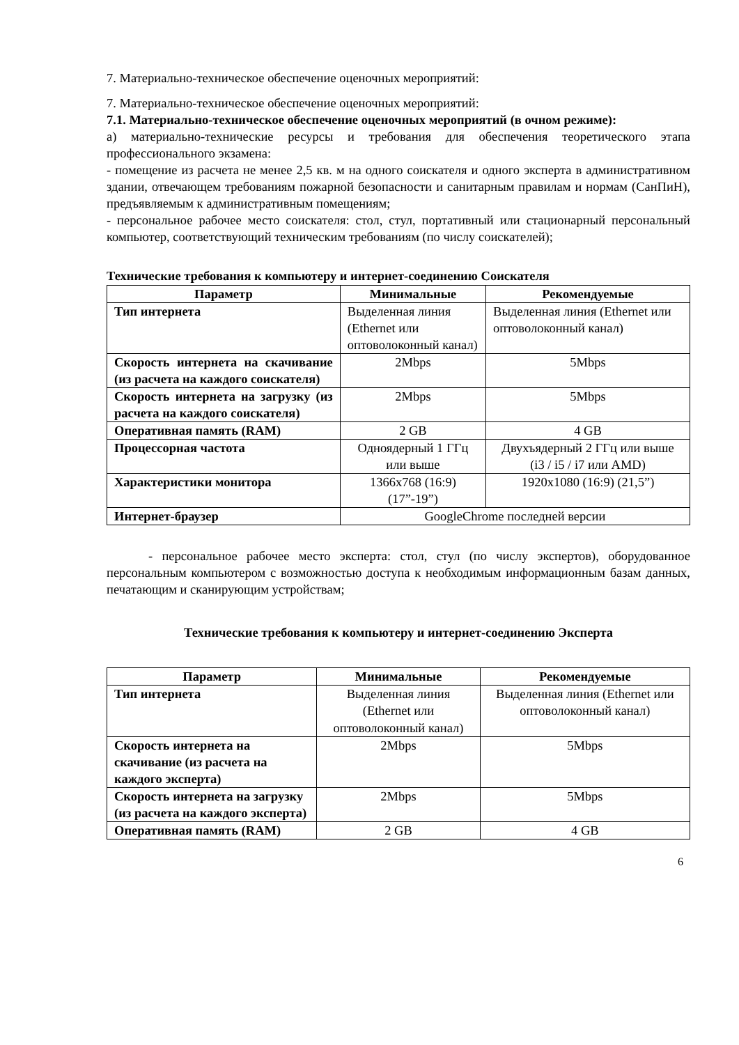7. Материально-техническое обеспечение оценочных мероприятий:
7. Материально-техническое обеспечение оценочных мероприятий:
7.1. Материально-техническое обеспечение оценочных мероприятий (в очном режиме):
а) материально-технические ресурсы и требования для обеспечения теоретического этапа профессионального экзамена:
- помещение из расчета не менее 2,5 кв. м на одного соискателя и одного эксперта в административном здании, отвечающем требованиям пожарной безопасности и санитарным правилам и нормам (СанПиН), предъявляемым к административным помещениям;
- персональное рабочее место соискателя: стол, стул, портативный или стационарный персональный компьютер, соответствующий техническим требованиям (по числу соискателей);
Технические требования к компьютеру и интернет-соединению Соискателя
| Параметр | Минимальные | Рекомендуемые |
| --- | --- | --- |
| Тип интернета | Выделенная линия (Ethernet или оптоволоконный канал) | Выделенная линия (Ethernet или оптоволоконный канал) |
| Скорость интернета на скачивание (из расчета на каждого соискателя) | 2Mbps | 5Mbps |
| Скорость интернета на загрузку (из расчета на каждого соискателя) | 2Mbps | 5Mbps |
| Оперативная память (RAM) | 2 GB | 4 GB |
| Процессорная частота | Одноядерный 1 ГГц или выше | Двухъядерный 2 ГГц или выше (i3 / i5 / i7 или AMD) |
| Характеристики монитора | 1366x768 (16:9) (17”-19”) | 1920x1080 (16:9) (21,5”) |
| Интернет-браузер | GoogleChrome последней версии | |
- персональное рабочее место эксперта: стол, стул (по числу экспертов), оборудованное персональным компьютером с возможностью доступа к необходимым информационным базам данных, печатающим и сканирующим устройствам;
Технические требования к компьютеру и интернет-соединению Эксперта
| Параметр | Минимальные | Рекомендуемые |
| --- | --- | --- |
| Тип интернета | Выделенная линия (Ethernet или оптоволоконный канал) | Выделенная линия (Ethernet или оптоволоконный канал) |
| Скорость интернета на скачивание (из расчета на каждого эксперта) | 2Mbps | 5Mbps |
| Скорость интернета на загрузку (из расчета на каждого эксперта) | 2Mbps | 5Mbps |
| Оперативная память (RAM) | 2 GB | 4 GB |
6